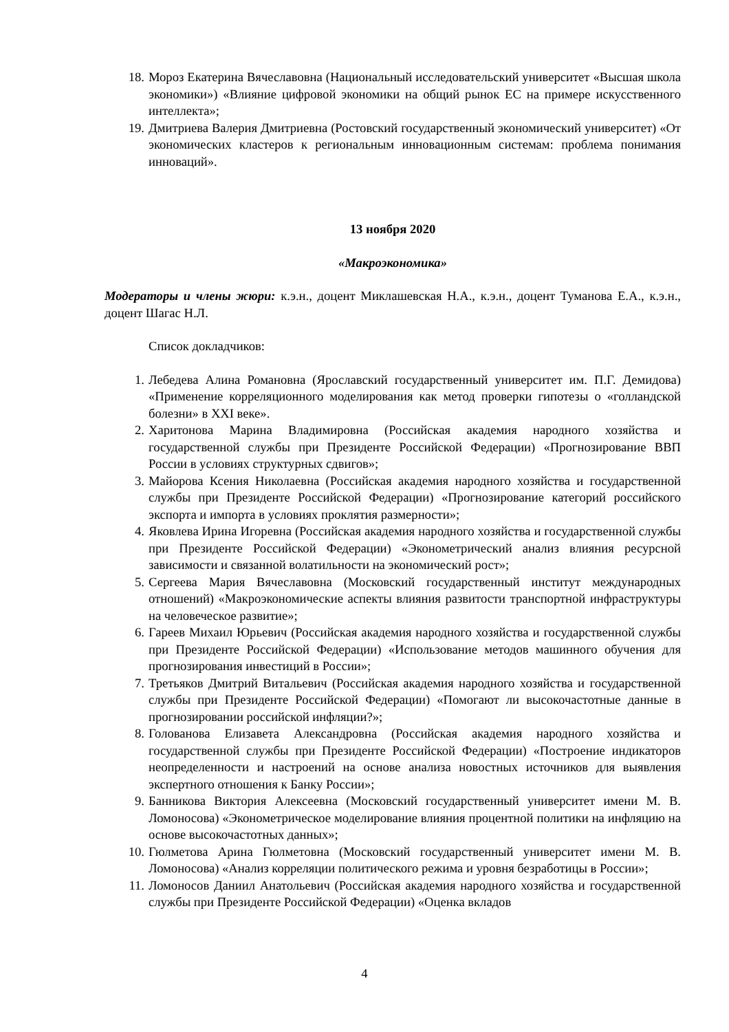18. Мороз Екатерина Вячеславовна (Национальный исследовательский университет «Высшая школа экономики») «Влияние цифровой экономики на общий рынок ЕС на примере искусственного интеллекта»;
19. Дмитриева Валерия Дмитриевна (Ростовский государственный экономический университет) «От экономических кластеров к региональным инновационным системам: проблема понимания инноваций».
13 ноября 2020
«Макроэкономика»
Модераторы и члены жюри: к.э.н., доцент Миклашевская Н.А., к.э.н., доцент Туманова Е.А., к.э.н., доцент Шагас Н.Л.
Список докладчиков:
1. Лебедева Алина Романовна (Ярославский государственный университет им. П.Г. Демидова) «Применение корреляционного моделирования как метод проверки гипотезы о «голландской болезни» в XXI веке».
2. Харитонова Марина Владимировна (Российская академия народного хозяйства и государственной службы при Президенте Российской Федерации) «Прогнозирование ВВП России в условиях структурных сдвигов»;
3. Майорова Ксения Николаевна (Российская академия народного хозяйства и государственной службы при Президенте Российской Федерации) «Прогнозирование категорий российского экспорта и импорта в условиях проклятия размерности»;
4. Яковлева Ирина Игоревна (Российская академия народного хозяйства и государственной службы при Президенте Российской Федерации) «Эконометрический анализ влияния ресурсной зависимости и связанной волатильности на экономический рост»;
5. Сергеева Мария Вячеславовна (Московский государственный институт международных отношений) «Макроэкономические аспекты влияния развитости транспортной инфраструктуры на человеческое развитие»;
6. Гареев Михаил Юрьевич (Российская академия народного хозяйства и государственной службы при Президенте Российской Федерации) «Использование методов машинного обучения для прогнозирования инвестиций в России»;
7. Третьяков Дмитрий Витальевич (Российская академия народного хозяйства и государственной службы при Президенте Российской Федерации) «Помогают ли высокочастотные данные в прогнозировании российской инфляции?»;
8. Голованова Елизавета Александровна (Российская академия народного хозяйства и государственной службы при Президенте Российской Федерации) «Построение индикаторов неопределенности и настроений на основе анализа новостных источников для выявления экспертного отношения к Банку России»;
9. Банникова Виктория Алексеевна (Московский государственный университет имени М. В. Ломоносова) «Эконометрическое моделирование влияния процентной политики на инфляцию на основе высокочастотных данных»;
10. Гюлметова Арина Гюлметовна (Московский государственный университет имени М. В. Ломоносова) «Анализ корреляции политического режима и уровня безработицы в России»;
11. Ломоносов Даниил Анатольевич (Российская академия народного хозяйства и государственной службы при Президенте Российской Федерации) «Оценка вкладов
4